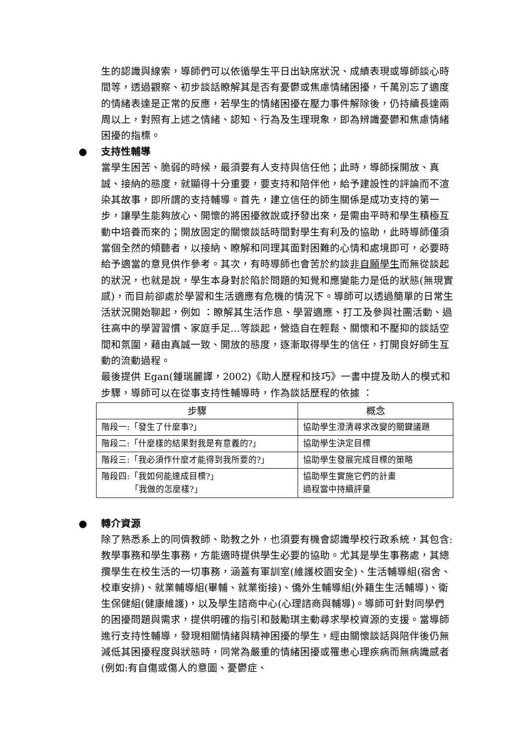生的認識與線索，導師們可以依循學生平日出缺席狀況、成績表現或導師談心時間等，透過觀察、初步談話瞭解其是否有憂鬱或焦慮情緒困擾，千萬別忘了適度的情緒表達是正常的反應，若學生的情緒困擾在壓力事件解除後，仍持續長達兩周以上，對照有上述之情緒、認知、行為及生理現象，即為辨識憂鬱和焦慮情緒困擾的指標。
● 支持性輔導
當學生困苦、脆弱的時候，最須要有人支持與信任他；此時，導師採開放、真誠、接納的態度，就顯得十分重要，要支持和陪伴他，給予建設性的評論而不渲染其故事，即所謂的支持輔導。首先，建立信任的師生關係是成功支持的第一步，讓學生能夠放心、開懷的將困擾敘說或抒發出來，是需由平時和學生積極互動中培養而來的；開放固定的關懷談話時間對學生有利及的協助，此時導師僅須當個全然的傾聽者，以接納、瞭解和同理其面對困難的心情和處境即可，必要時給予適當的意見供作參考。其次，有時導師也會苦於約談非自願學生而無從談起的狀況，也就是說，學生本身對於陷於問題的知覺和應變能力是低的狀態(無現實感)，而目前卻處於學習和生活適應有危機的情況下。導師可以透過簡單的日常生活狀況開始聊起，例如 ：瞭解其生活作息、學習適應、打工及參與社團活動、過往高中的學習習慣、家庭手足…等談起，營造自在輕鬆、關懷和不壓抑的談話空間和氛圍，藉由真誠一致、開放的態度，逐漸取得學生的信任，打開良好師生互動的流動過程。
最後提供 Egan(鍾瑞麗譯，2002)《助人歷程和技巧》一書中提及助人的模式和步驟，導師可以在從事支持性輔導時，作為談話歷程的依據 ：
| 步驟 | 概念 |
| --- | --- |
| 階段一:「發生了什麼事?」 | 協助學生澄清尋求改變的關鍵議題 |
| 階段二:「什麼樣的結果對我是有意義的?」 | 協助學生決定目標 |
| 階段三:「我必須作什麼才能得到我所要的?」 | 協助學生發展完成目標的策略 |
| 階段四:「我如何能達成目標?」 「我做的怎麼樣?」 | 協助學生實施它們的計畫 過程當中持續評量 |
● 轉介資源
除了熟悉系上的同儕教師、助教之外，也須要有機會認識學校行政系統，其包含:教學事務和學生事務，方能適時提供學生必要的協助。尤其是學生事務處，其總攬學生在校生活的一切事務，涵蓋有軍訓室(維護校園安全)、生活輔導組(宿舍、校車安排)、就業輔導組(畢輔、就業銜接)、僑外生輔導組(外籍生生活輔導)、衛生保健組(健康維護)，以及學生諮商中心(心理諮商與輔導)。導師可針對同學們的困擾問題與需求，提供明確的指引和鼓勵琪主動尋求學校資源的支援。當導師進行支持性輔導，發現相關情緒與精神困擾的學生，經由關懷談話與陪伴後仍無減低其困擾程度與狀態時，同常為嚴重的情緒困擾或罹患心理疾病而無病識感者(例如:有自傷或傷人的意圖、憂鬱症、